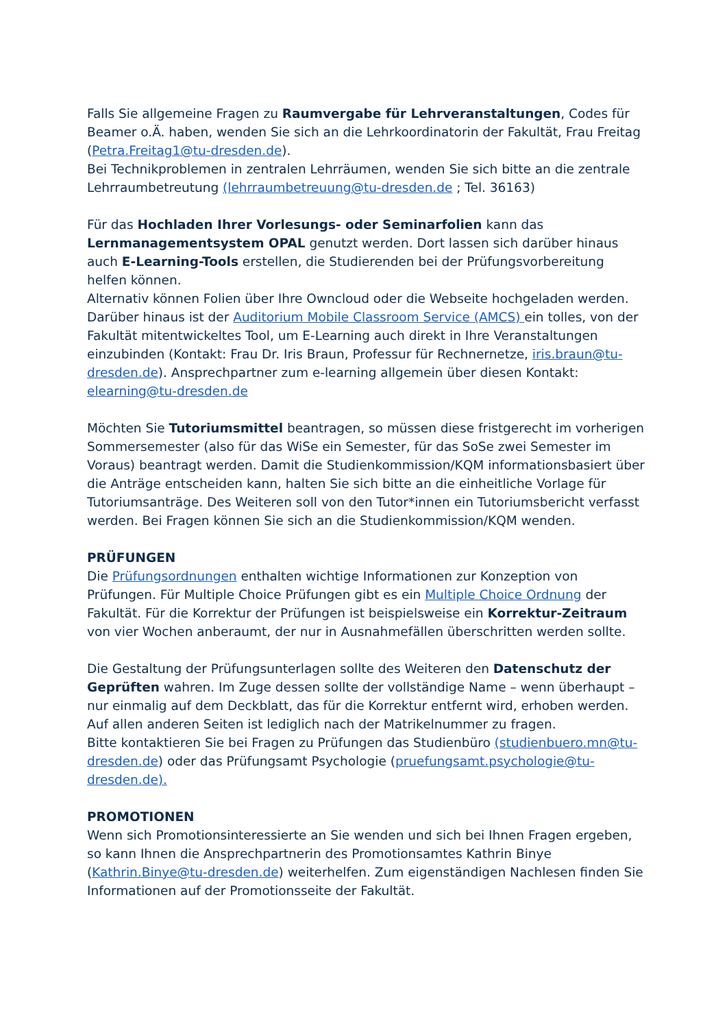Falls Sie allgemeine Fragen zu Raumvergabe für Lehrveranstaltungen, Codes für Beamer o.Ä. haben, wenden Sie sich an die Lehrkoordinatorin der Fakultät, Frau Freitag (Petra.Freitag1@tu-dresden.de).
Bei Technikproblemen in zentralen Lehrräumen, wenden Sie sich bitte an die zentrale Lehrraumbetreutung (lehrraumbetreuung@tu-dresden.de ; Tel. 36163)
Für das Hochladen Ihrer Vorlesungs- oder Seminarfolien kann das Lernmanagementsystem OPAL genutzt werden. Dort lassen sich darüber hinaus auch E-Learning-Tools erstellen, die Studierenden bei der Prüfungsvorbereitung helfen können.
Alternativ können Folien über Ihre Owncloud oder die Webseite hochgeladen werden. Darüber hinaus ist der Auditorium Mobile Classroom Service (AMCS) ein tolles, von der Fakultät mitentwickeltes Tool, um E-Learning auch direkt in Ihre Veranstaltungen einzubinden (Kontakt: Frau Dr. Iris Braun, Professur für Rechnernetze, iris.braun@tu-dresden.de). Ansprechpartner zum e-learning allgemein über diesen Kontakt: elearning@tu-dresden.de
Möchten Sie Tutoriumsmittel beantragen, so müssen diese fristgerecht im vorherigen Sommersemester (also für das WiSe ein Semester, für das SoSe zwei Semester im Voraus) beantragt werden. Damit die Studienkommission/KQM informationsbasiert über die Anträge entscheiden kann, halten Sie sich bitte an die einheitliche Vorlage für Tutoriumsanträge. Des Weiteren soll von den Tutor*innen ein Tutoriumsbericht verfasst werden. Bei Fragen können Sie sich an die Studienkommission/KQM wenden.
PRÜFUNGEN
Die Prüfungsordnungen enthalten wichtige Informationen zur Konzeption von Prüfungen. Für Multiple Choice Prüfungen gibt es ein Multiple Choice Ordnung der Fakultät. Für die Korrektur der Prüfungen ist beispielsweise ein Korrektur-Zeitraum von vier Wochen anberaumt, der nur in Ausnahmefällen überschritten werden sollte.
Die Gestaltung der Prüfungsunterlagen sollte des Weiteren den Datenschutz der Geprüften wahren. Im Zuge dessen sollte der vollständige Name – wenn überhaupt – nur einmalig auf dem Deckblatt, das für die Korrektur entfernt wird, erhoben werden. Auf allen anderen Seiten ist lediglich nach der Matrikelnummer zu fragen.
Bitte kontaktieren Sie bei Fragen zu Prüfungen das Studienbüro (studienbuero.mn@tu-dresden.de) oder das Prüfungsamt Psychologie (pruefungsamt.psychologie@tu-dresden.de).
PROMOTIONEN
Wenn sich Promotionsinteressierte an Sie wenden und sich bei Ihnen Fragen ergeben, so kann Ihnen die Ansprechpartnerin des Promotionsamtes Kathrin Binye (Kathrin.Binye@tu-dresden.de) weiterhelfen. Zum eigenständigen Nachlesen finden Sie Informationen auf der Promotionsseite der Fakultät.